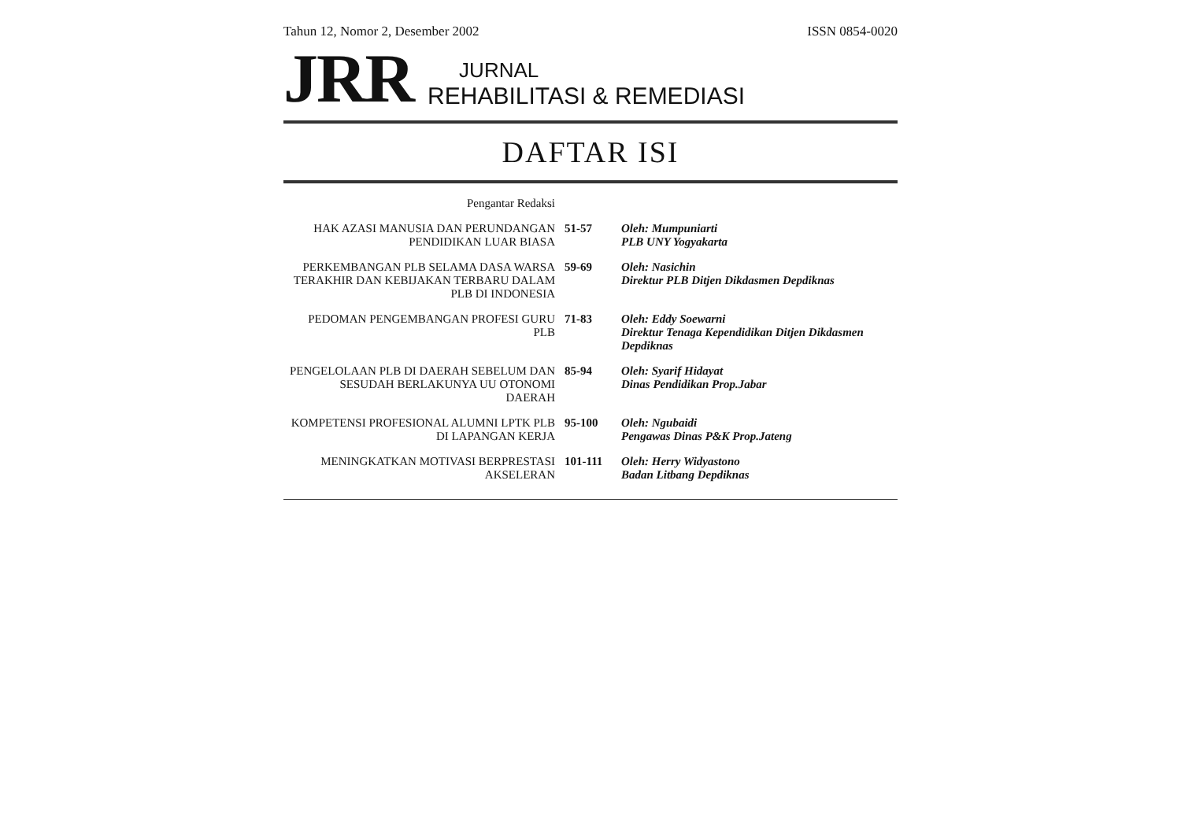Tahun 12, Nomor 2, Desember 2002 ISSN 0854-0020
JRR
JURNAL
REHABILITASI & REMEDIASI
DAFTAR ISI
| Pengantar Redaksi | | |
| HAK AZASI MANUSIA DAN PERUNDANGAN PENDIDIKAN LUAR BIASA | 51-57 | Oleh: Mumpuniarti PLB UNY Yogyakarta |
| PERKEMBANGAN PLB SELAMA DASA WARSA TERAKHIR DAN KEBIJAKAN TERBARU DALAM PLB DI INDONESIA | 59-69 | Oleh: Nasichin Direktur PLB Ditjen Dikdasmen Depdiknas |
| PEDOMAN PENGEMBANGAN PROFESI GURU PLB | 71-83 | Oleh: Eddy Soewarni Direktur Tenaga Kependidikan Ditjen Dikdasmen Depdiknas |
| PENGELOLAAN PLB DI DAERAH SEBELUM DAN SESUDAH BERLAKUNYA UU OTONOMI DAERAH | 85-94 | Oleh: Syarif Hidayat Dinas Pendidikan Prop.Jabar |
| KOMPETENSI PROFESIONAL ALUMNI LPTK PLB DI LAPANGAN KERJA | 95-100 | Oleh: Ngubaidi Pengawas Dinas P&K Prop.Jateng |
| MENINGKATKAN MOTIVASI BERPRESTASI AKSELERAN | 101-111 | Oleh: Herry Widyastono Badan Litbang Depdiknas |